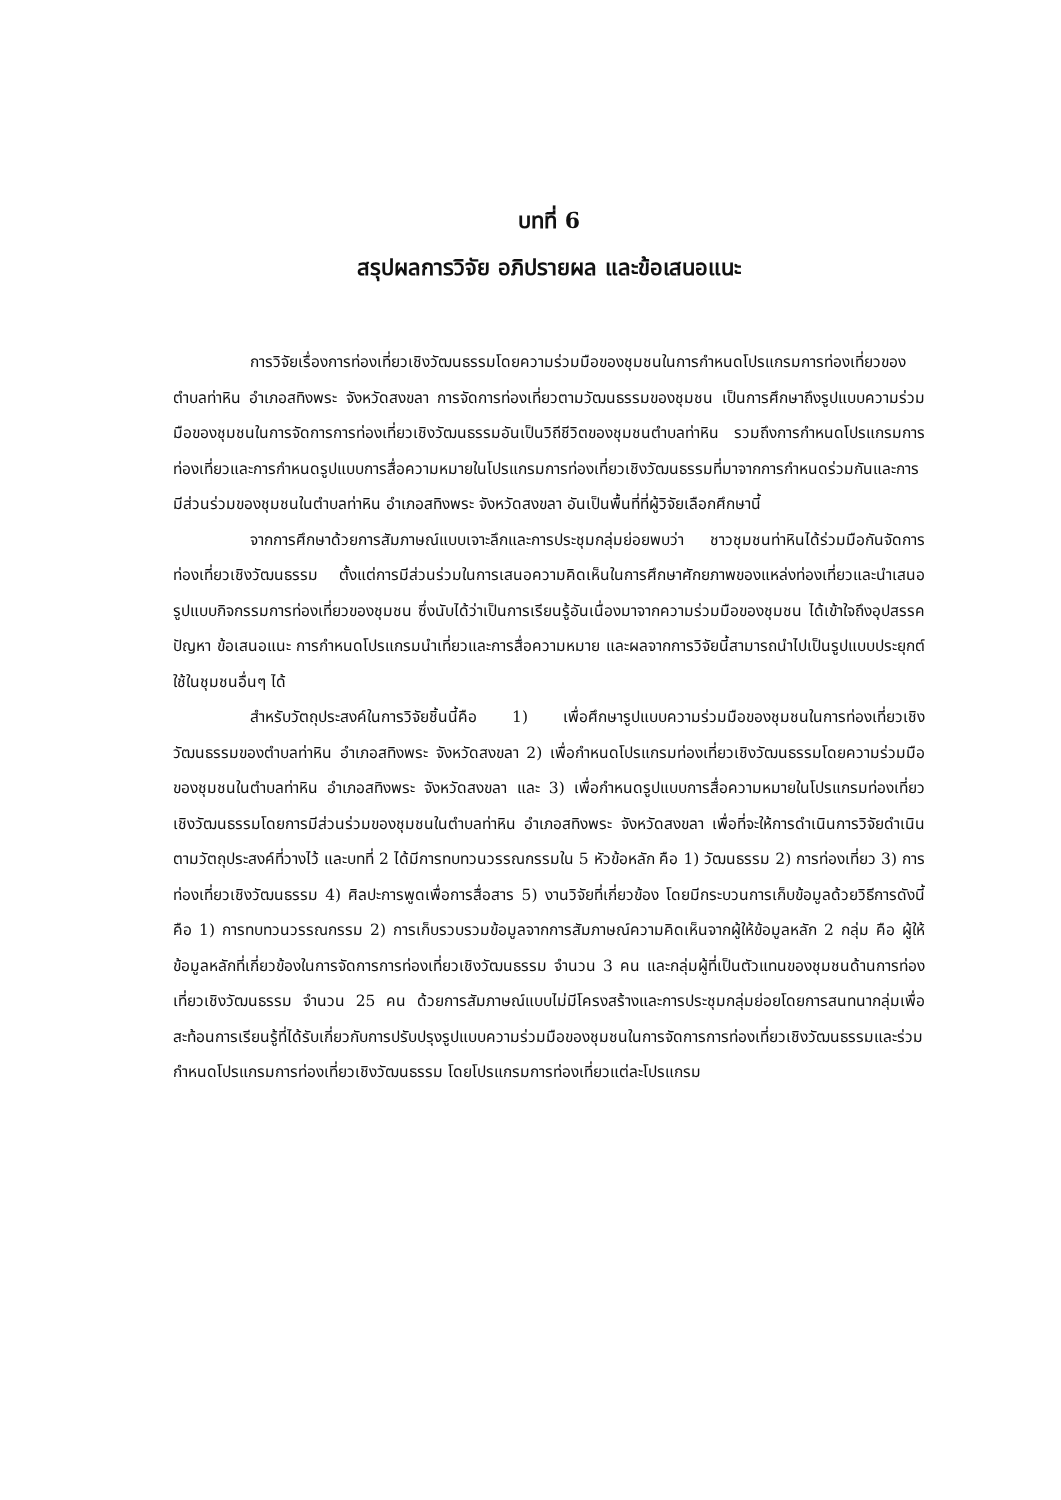บทที่ 6
สรุปผลการวิจัย อภิปรายผล และข้อเสนอแนะ
การวิจัยเรื่องการท่องเที่ยวเชิงวัฒนธรรมโดยความร่วมมือของชุมชนในการกำหนดโปรแกรมการท่องเที่ยวของตำบลท่าหิน อำเภอสทิงพระ จังหวัดสงขลา การจัดการท่องเที่ยวตามวัฒนธรรมของชุมชน เป็นการศึกษาถึงรูปแบบความร่วมมือของชุมชนในการจัดการการท่องเที่ยวเชิงวัฒนธรรมอันเป็นวิถีชีวิตของชุมชนตำบลท่าหิน รวมถึงการกำหนดโปรแกรมการท่องเที่ยวและการกำหนดรูปแบบการสื่อความหมายในโปรแกรมการท่องเที่ยวเชิงวัฒนธรรมที่มาจากการกำหนดร่วมกันและการมีส่วนร่วมของชุมชนในตำบลท่าหิน อำเภอสทิงพระ จังหวัดสงขลา อันเป็นพื้นที่ที่ผู้วิจัยเลือกศึกษานี้
จากการศึกษาด้วยการสัมภาษณ์แบบเจาะลึกและการประชุมกลุ่มย่อยพบว่า ชาวชุมชนท่าหินได้ร่วมมือกันจัดการท่องเที่ยวเชิงวัฒนธรรม ตั้งแต่การมีส่วนร่วมในการเสนอความคิดเห็นในการศึกษาศักยภาพของแหล่งท่องเที่ยวและนำเสนอรูปแบบกิจกรรมการท่องเที่ยวของชุมชน ซึ่งนับได้ว่าเป็นการเรียนรู้อันเนื่องมาจากความร่วมมือของชุมชน ได้เข้าใจถึงอุปสรรค ปัญหา ข้อเสนอแนะ การกำหนดโปรแกรมนำเที่ยวและการสื่อความหมาย และผลจากการวิจัยนี้สามารถนำไปเป็นรูปแบบประยุกต์ใช้ในชุมชนอื่นๆ ได้
สำหรับวัตถุประสงค์ในการวิจัยชิ้นนี้คือ 1) เพื่อศึกษารูปแบบความร่วมมือของชุมชนในการท่องเที่ยวเชิงวัฒนธรรมของตำบลท่าหิน อำเภอสทิงพระ จังหวัดสงขลา 2) เพื่อกำหนดโปรแกรมท่องเที่ยวเชิงวัฒนธรรมโดยความร่วมมือของชุมชนในตำบลท่าหิน อำเภอสทิงพระ จังหวัดสงขลา และ 3) เพื่อกำหนดรูปแบบการสื่อความหมายในโปรแกรมท่องเที่ยวเชิงวัฒนธรรมโดยการมีส่วนร่วมของชุมชนในตำบลท่าหิน อำเภอสทิงพระ จังหวัดสงขลา เพื่อที่จะให้การดำเนินการวิจัยดำเนินตามวัตถุประสงค์ที่วางไว้ และบทที่ 2 ได้มีการทบทวนวรรณกรรมใน 5 หัวข้อหลัก คือ 1) วัฒนธรรม 2) การท่องเที่ยว 3) การท่องเที่ยวเชิงวัฒนธรรม 4) ศิลปะการพูดเพื่อการสื่อสาร 5) งานวิจัยที่เกี่ยวข้อง โดยมีกระบวนการเก็บข้อมูลด้วยวิธีการดังนี้ คือ 1) การทบทวนวรรณกรรม 2) การเก็บรวบรวมข้อมูลจากการสัมภาษณ์ความคิดเห็นจากผู้ให้ข้อมูลหลัก 2 กลุ่ม คือ ผู้ให้ข้อมูลหลักที่เกี่ยวข้องในการจัดการการท่องเที่ยวเชิงวัฒนธรรม จำนวน 3 คน และกลุ่มผู้ที่เป็นตัวแทนของชุมชนด้านการท่องเที่ยวเชิงวัฒนธรรม จำนวน 25 คน ด้วยการสัมภาษณ์แบบไม่มีโครงสร้างและการประชุมกลุ่มย่อยโดยการสนทนากลุ่มเพื่อสะท้อนการเรียนรู้ที่ได้รับเกี่ยวกับการปรับปรุงรูปแบบความร่วมมือของชุมชนในการจัดการการท่องเที่ยวเชิงวัฒนธรรมและร่วมกำหนดโปรแกรมการท่องเที่ยวเชิงวัฒนธรรม โดยโปรแกรมการท่องเที่ยวแต่ละโปรแกรม